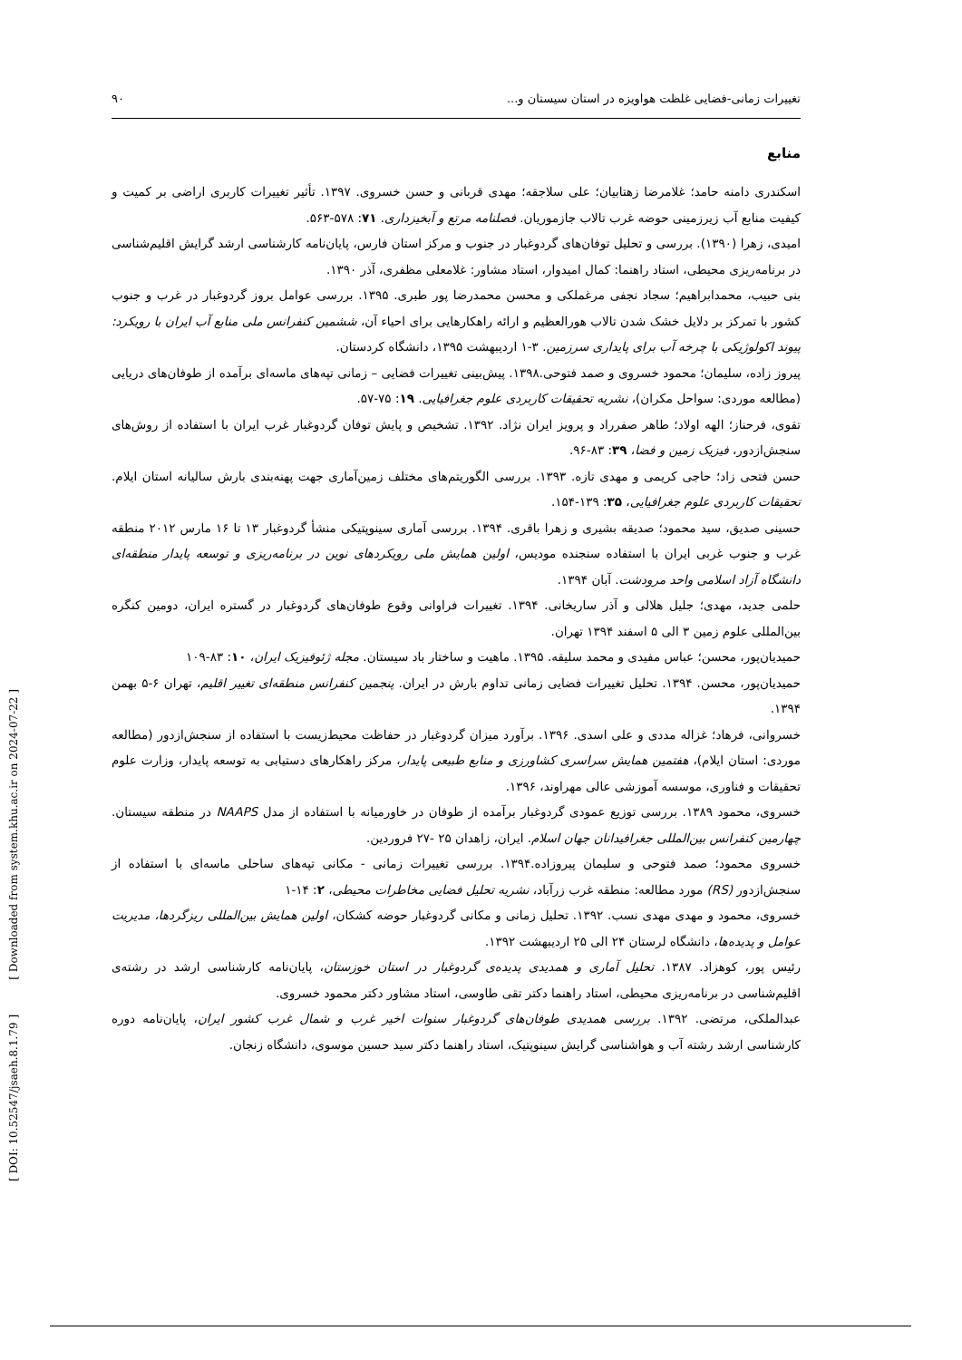[ DOI: 10.52547/jsaeh.8.1.79 ] [ Downloaded from system.khu.ac.ir on 2024-07-22 ]
تغییرات زمانی-فضایی غلظت هواویزه در استان سیستان و... ۹۰
منابع
اسکندری دامنه حامد؛ غلامرضا زهتابیان؛ علی سلاجقه؛ مهدی قربانی و حسن خسروی. ۱۳۹۷. تأثیر تغییرات کاربری اراضی بر کمیت و کیفیت منابع آب زیرزمینی حوضه غرب تالاب جازموریان. فصلنامه مرتع و آبخیزداری. ۷۱: ۵۷۸-۵۶۳.
امیدی، زهرا (۱۳۹۰). بررسی و تحلیل توفان‌های گردوغبار در جنوب و مرکز استان فارس، پایان‌نامه کارشناسی ارشد گرایش اقلیم‌شناسی در برنامه‌ریزی محیطی، استاد راهنما: کمال امیدوار، استاد مشاور: غلامعلی مظفری، آذر ۱۳۹۰.
بنی حبیب، محمدابراهیم؛ سجاد نجفی مرغملکی و محسن محمدرضا پور طبری. ۱۳۹۵. بررسی عوامل بروز گردوغبار در غرب و جنوب کشور با تمرکز بر دلایل خشک شدن تالاب هورالعظیم و ارائه راهکارهایی برای احیاء آن، ششمین کنفرانس ملی منابع آب ایران با رویکرد: پیوند اکولوژیکی با چرخه آب برای پایداری سرزمین. ۳-۱ اردیبهشت ۱۳۹۵، دانشگاه کردستان.
پیروز زاده، سلیمان؛ محمود خسروی و صمد فتوحی.۱۳۹۸. پیش‌بینی تغییرات فضایی – زمانی تپه‌های ماسه‌ای برآمده از طوفان‌های دریایی (مطالعه موردی: سواحل مکران)، نشریه تحقیقات کاربردی علوم جغرافیایی. ۱۹: ۷۵-۵۷.
تقوی، فرحناز؛ الهه اولاد؛ طاهر صفرراد و پرویز ایران نژاد. ۱۳۹۲. تشخیص و پایش توفان گردوغبار غرب ایران با استفاده از روش‌های سنجش‌ازدور، فیزیک زمین و فضا، ۳۹: ۸۳-۹۶.
حسن فتحی زاد؛ حاجی کریمی و مهدی تازه. ۱۳۹۳. بررسی الگوریتم‌های مختلف زمین‌آماری جهت پهنه‌بندی بارش سالیانه استان ایلام. تحقیقات کاربردی علوم جغرافیایی، ۳۵: ۱۳۹-۱۵۴.
حسینی صدیق، سید محمود؛ صدیقه بشیری و زهرا باقری. ۱۳۹۴. بررسی آماری سینوپتیکی منشأ گردوغبار ۱۳ تا ۱۶ مارس ۲۰۱۲ منطقه غرب و جنوب غربی ایران با استفاده سنجنده مودیس، اولین همایش ملی رویکردهای نوین در برنامه‌ریزی و توسعه پایدار منطقه‌ای دانشگاه آزاد اسلامی واحد مرودشت. آبان ۱۳۹۴.
حلمی جدید، مهدی؛ جلیل هلالی و آذر ساریخانی. ۱۳۹۴. تغییرات فراوانی وقوع طوفان‌های گردوغبار در گستره ایران، دومین کنگره بین‌المللی علوم زمین ۳ الی ۵ اسفند ۱۳۹۴ تهران.
حمیدیان‌پور، محسن؛ عباس مفیدی و محمد سلیقه. ۱۳۹۵. ماهیت و ساختار باد سیستان. مجله ژئوفیزیک ایران، ۱۰: ۸۳-۱۰۹
حمیدیان‌پور، محسن. ۱۳۹۴. تحلیل تغییرات فضایی زمانی تداوم بارش در ایران. پنجمین کنفرانس منطقه‌ای تغییر اقلیم، تهران ۶-۵ بهمن ۱۳۹۴.
خسروانی، فرهاد؛ غزاله مددی و علی اسدی. ۱۳۹۶. برآورد میزان گردوغبار در حفاظت محیط‌زیست با استفاده از سنجش‌ازدور (مطالعه موردی: استان ایلام)، هفتمین همایش سراسری کشاورزی و منابع طبیعی پایدار، مرکز راهکارهای دستیابی به توسعه پایدار، وزارت علوم تحقیقات و فناوری، موسسه آموزشی عالی مهراوند، ۱۳۹۶.
خسروی، محمود ۱۳۸۹. بررسی توزیع عمودی گردوغبار برآمده از طوفان در خاورمیانه با استفاده از مدل NAAPS در منطقه سیستان. چهارمین کنفرانس بین‌المللی جغرافیدانان جهان اسلام. ایران، زاهدان ۲۵ -۲۷ فروردین.
خسروی محمود؛ صمد فتوحی و سلیمان پیروزاده.۱۳۹۴. بررسی تغییرات زمانی - مکانی تپه‌های ساحلی ماسه‌ای با استفاده از سنجش‌ازدور (RS) مورد مطالعه: منطقه غرب زرآباد، نشریه تحلیل فضایی مخاطرات محیطی، ۲: ۱۴-۱
خسروی، محمود و مهدی مهدی نسب. ۱۳۹۲. تحلیل زمانی و مکانی گردوغبار حوضه کشکان، اولین همایش بین‌المللی ریزگردها، مدیریت عوامل و پدیده‌ها، دانشگاه لرستان ۲۴ الی ۲۵ اردیبهشت ۱۳۹۲.
رئیس پور، کوهزاد. ۱۳۸۷. تحلیل آماری و همدیدی پدیده‌ی گردوغبار در استان خوزستان، پایان‌نامه کارشناسی ارشد در رشته‌ی اقلیم‌شناسی در برنامه‌ریزی محیطی، استاد راهنما دکتر تقی طاوسی، استاد مشاور دکتر محمود خسروی.
عبدالملکی، مرتضی. ۱۳۹۲. بررسی همدیدی طوفان‌های گردوغبار سنوات اخیر غرب و شمال غرب کشور ایران، پایان‌نامه دوره کارشناسی ارشد رشته آب و هواشناسی گرایش سینوپتیک، استاد راهنما دکتر سید حسین موسوی، دانشگاه زنجان.